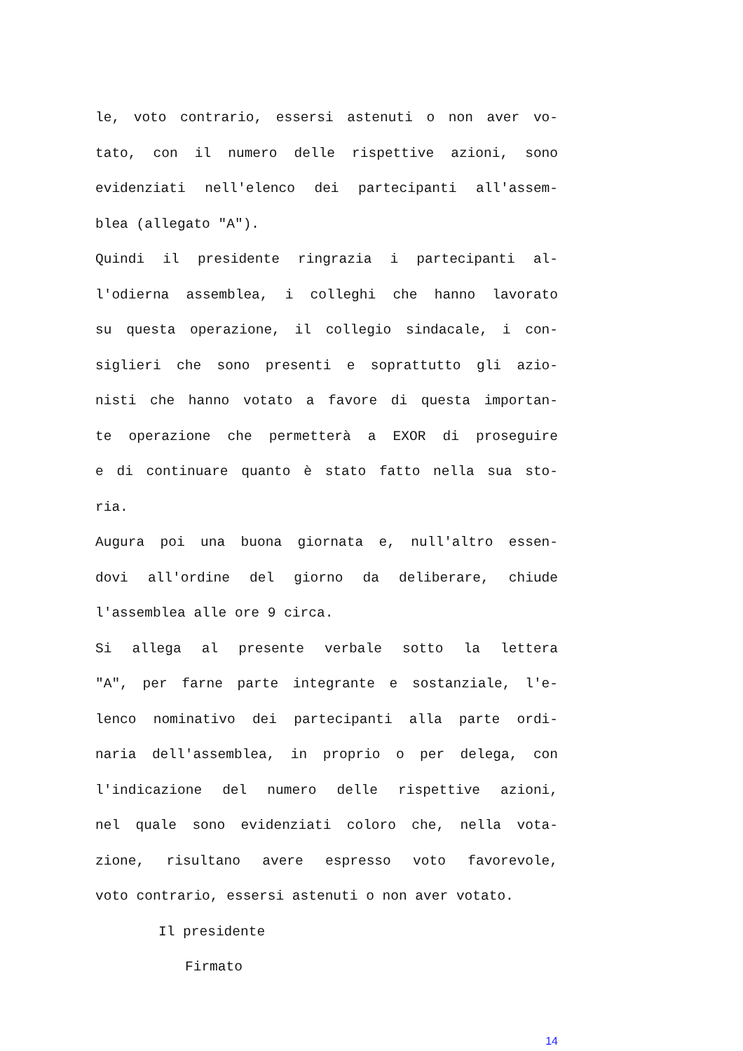le, voto contrario, essersi astenuti o non aver vo-
tato, con il numero delle rispettive azioni, sono
evidenziati nell'elenco dei partecipanti all'assem-
blea (allegato "A").
Quindi il presidente ringrazia i partecipanti al-
l'odierna assemblea, i colleghi che hanno lavorato
su questa operazione, il collegio sindacale, i con-
siglieri che sono presenti e soprattutto gli azio-
nisti che hanno votato a favore di questa importan-
te operazione che permetterà a EXOR di proseguire
e di continuare quanto è stato fatto nella sua sto-
ria.
Augura poi una buona giornata e, null'altro essen-
dovi all'ordine del giorno da deliberare, chiude
l'assemblea alle ore 9 circa.
Si allega al presente verbale sotto la lettera
"A", per farne parte integrante e sostanziale, l'e-
lenco nominativo dei partecipanti alla parte ordi-
naria dell'assemblea, in proprio o per delega, con
l'indicazione del numero delle rispettive azioni,
nel quale sono evidenziati coloro che, nella vota-
zione, risultano avere espresso voto favorevole,
voto contrario, essersi astenuti o non aver votato.
Il presidente
Firmato
14